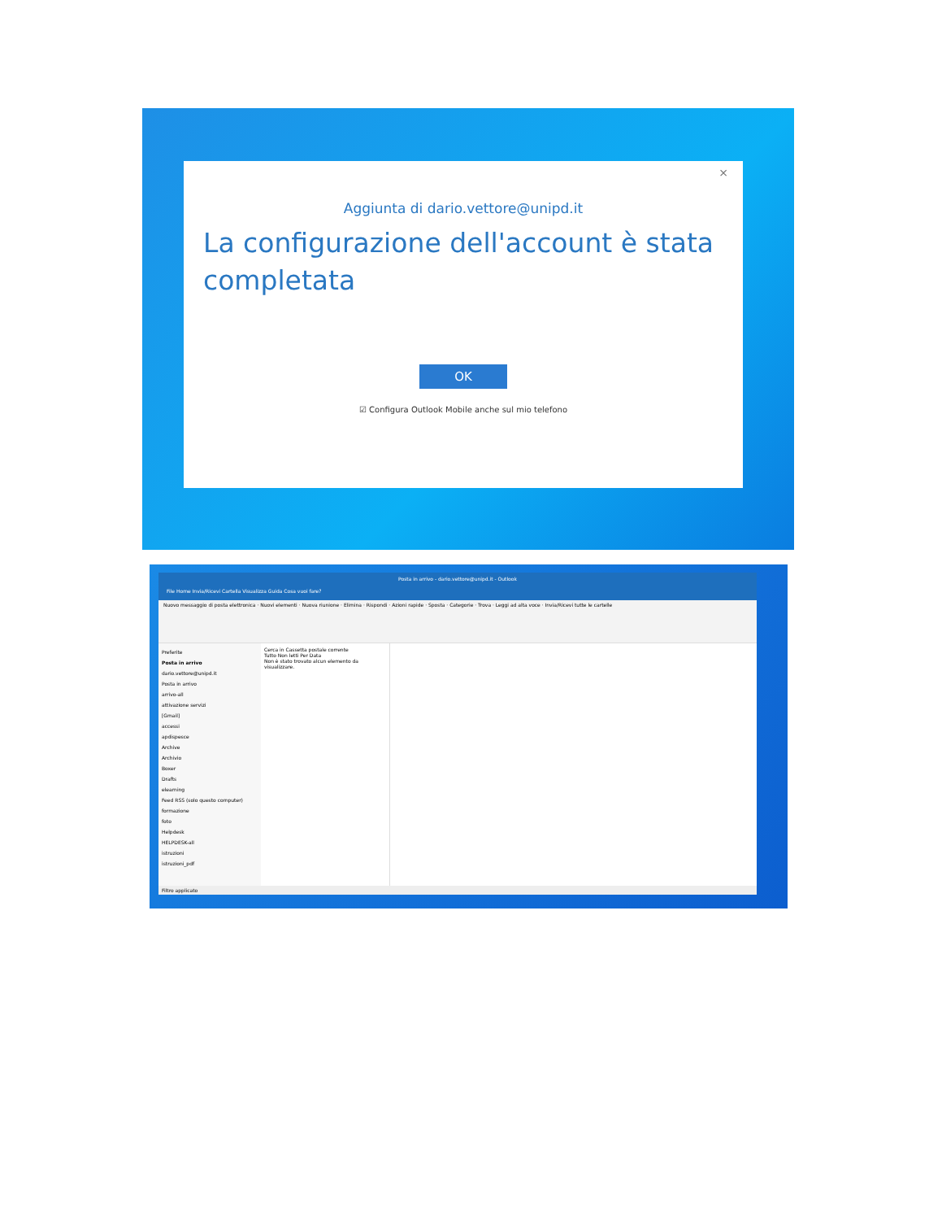×
Aggiunta di dario.vettore@unipd.it
La configurazione dell'account è stata completata
OK
☑ Configura Outlook Mobile anche sul mio telefono
Posta in arrivo - dario.vettore@unipd.it - Outlook
File Home Invia/Ricevi Cartella Visualizza Guida Cosa vuoi fare?
Nuovo messaggio di posta elettronica · Nuovi elementi · Nuova riunione · Elimina · Rispondi · Azioni rapide · Sposta · Categorie · Trova · Leggi ad alta voce · Invia/Ricevi tutte le cartelle
Preferite
Posta in arrivo
dario.vettore@unipd.it
Posta in arrivo
arrivo-all
attivazione servizi
[Gmail]
accessi
apdispesce
Archive
Archivio
Boxer
Drafts
elearning
Feed RSS (solo questo computer)
formazione
foto
Helpdesk
HELPDESK-all
istruzioni
istruzioni_pdf
Cerca in Cassetta postale corrente
Tutto Non letti Per Data
Non è stato trovato alcun elemento da visualizzare.
Filtro applicato